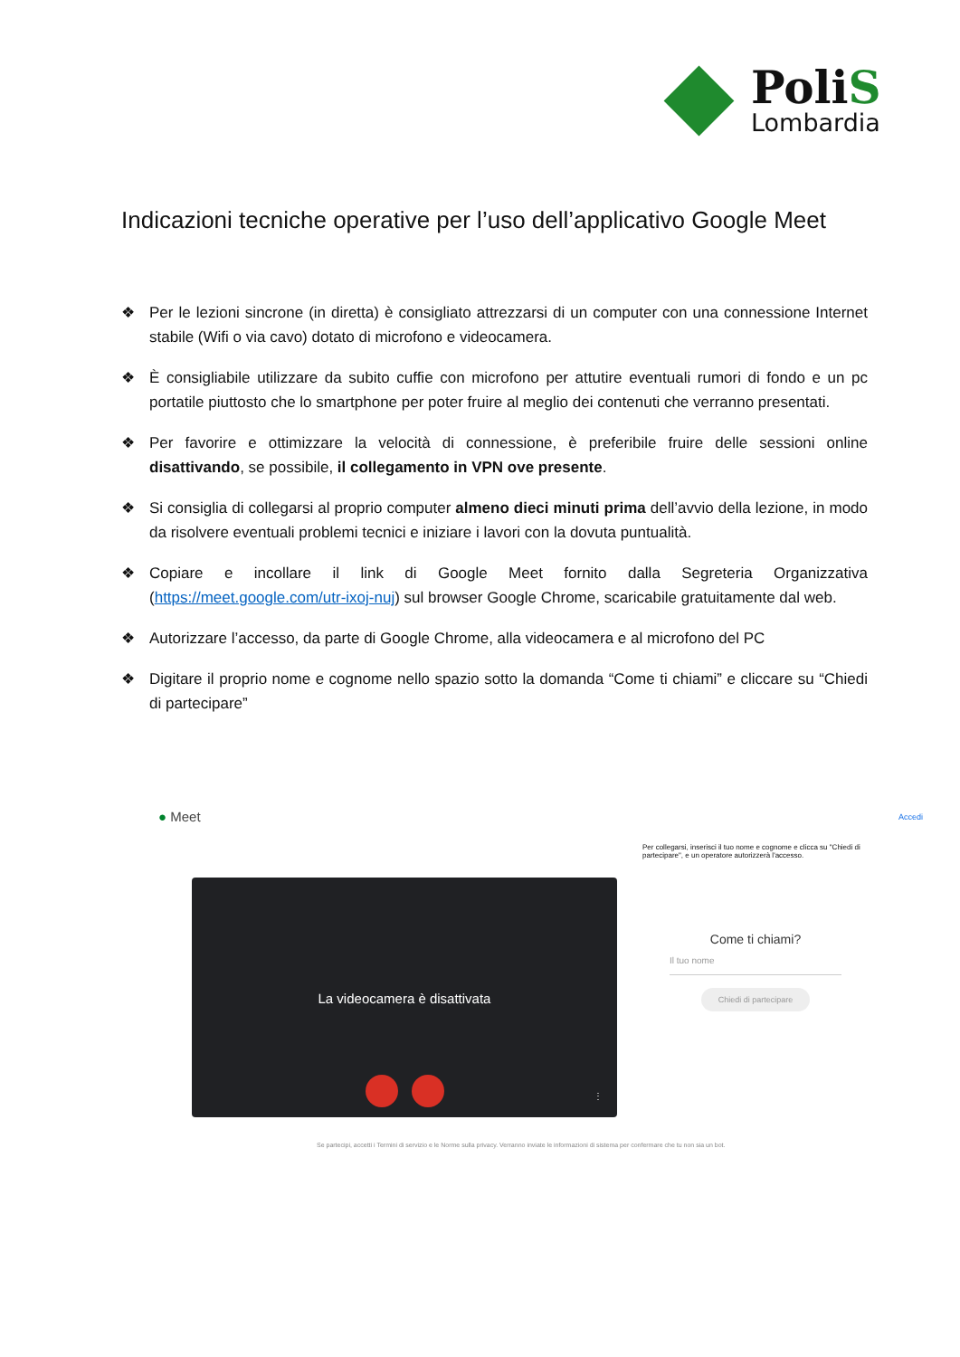PoliS
Lombardia
Indicazioni tecniche operative per l’uso dell’applicativo Google Meet
❖ Per le lezioni sincrone (in diretta) è consigliato attrezzarsi di un computer con una connessione Internet stabile (Wifi o via cavo) dotato di microfono e videocamera.
❖ È consigliabile utilizzare da subito cuffie con microfono per attutire eventuali rumori di fondo e un pc portatile piuttosto che lo smartphone per poter fruire al meglio dei contenuti che verranno presentati.
❖ Per favorire e ottimizzare la velocità di connessione, è preferibile fruire delle sessioni online disattivando, se possibile, il collegamento in VPN ove presente.
❖ Si consiglia di collegarsi al proprio computer almeno dieci minuti prima dell’avvio della lezione, in modo da risolvere eventuali problemi tecnici e iniziare i lavori con la dovuta puntualità.
❖ Copiare e incollare il link di Google Meet fornito dalla Segreteria Organizzativa (https://meet.google.com/utr-ixoj-nuj) sul browser Google Chrome, scaricabile gratuitamente dal web.
❖ Autorizzare l’accesso, da parte di Google Chrome, alla videocamera e al microfono del PC
❖ Digitare il proprio nome e cognome nello spazio sotto la domanda “Come ti chiami” e cliccare su “Chiedi di partecipare”
● Meet Accedi
Per collegarsi, inserisci il tuo nome e cognome e clicca su "Chiedi di partecipare", e un operatore autorizzerà l'accesso.
La videocamera è disattivata
⋮
Come ti chiami?
Il tuo nome
Chiedi di partecipare
Se partecipi, accetti i Termini di servizio e le Norme sulla privacy. Verranno inviate le informazioni di sistema per confermare che tu non sia un bot.